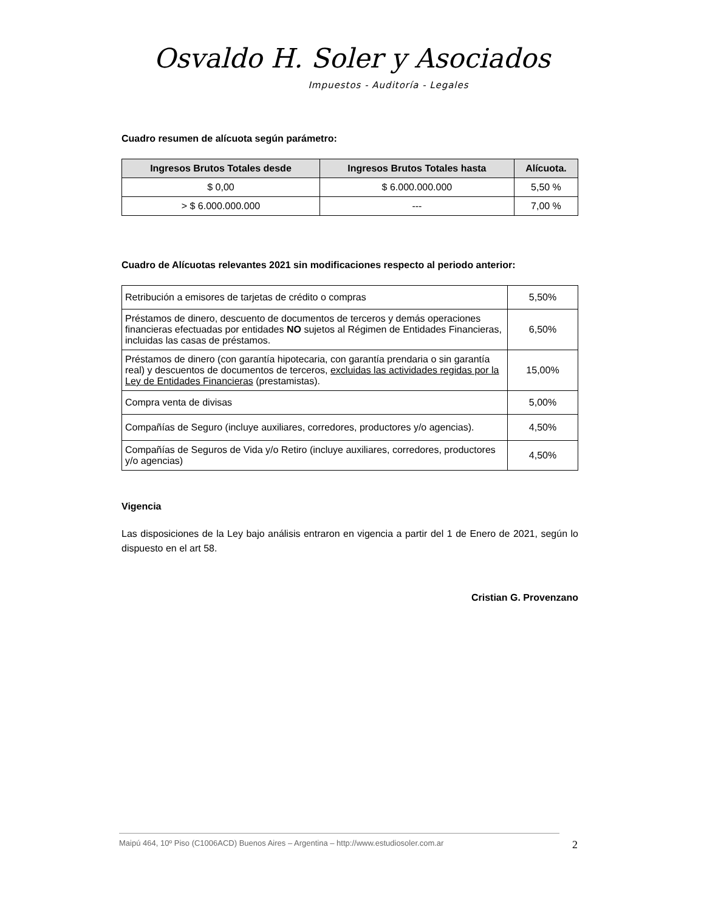Osvaldo H. Soler y Asociados
Impuestos - Auditoría - Legales
Cuadro resumen de alícuota según parámetro:
| Ingresos Brutos Totales desde | Ingresos Brutos Totales hasta | Alícuota. |
| --- | --- | --- |
| $ 0,00 | $ 6.000.000.000 | 5,50 % |
| > $ 6.000.000.000 | --- | 7,00 % |
Cuadro de Alícuotas relevantes 2021 sin modificaciones respecto al periodo anterior:
| Retribución a emisores de tarjetas de crédito o compras | 5,50% |
| Préstamos de dinero, descuento de documentos de terceros y demás operaciones financieras efectuadas por entidades NO sujetos al Régimen de Entidades Financieras, incluidas las casas de préstamos. | 6,50% |
| Préstamos de dinero (con garantía hipotecaria, con garantía prendaria o sin garantía real) y descuentos de documentos de terceros, excluidas las actividades regidas por la Ley de Entidades Financieras (prestamistas). | 15,00% |
| Compra venta de divisas | 5,00% |
| Compañías de Seguro (incluye auxiliares, corredores, productores y/o agencias). | 4,50% |
| Compañías de Seguros de Vida y/o Retiro (incluye auxiliares, corredores, productores y/o agencias) | 4,50% |
Vigencia
Las disposiciones de la Ley bajo análisis entraron en vigencia a partir del 1 de Enero de 2021, según lo dispuesto en el art 58.
Cristian G. Provenzano
Maipú 464, 10º Piso (C1006ACD) Buenos Aires – Argentina – http://www.estudiosoler.com.ar 2